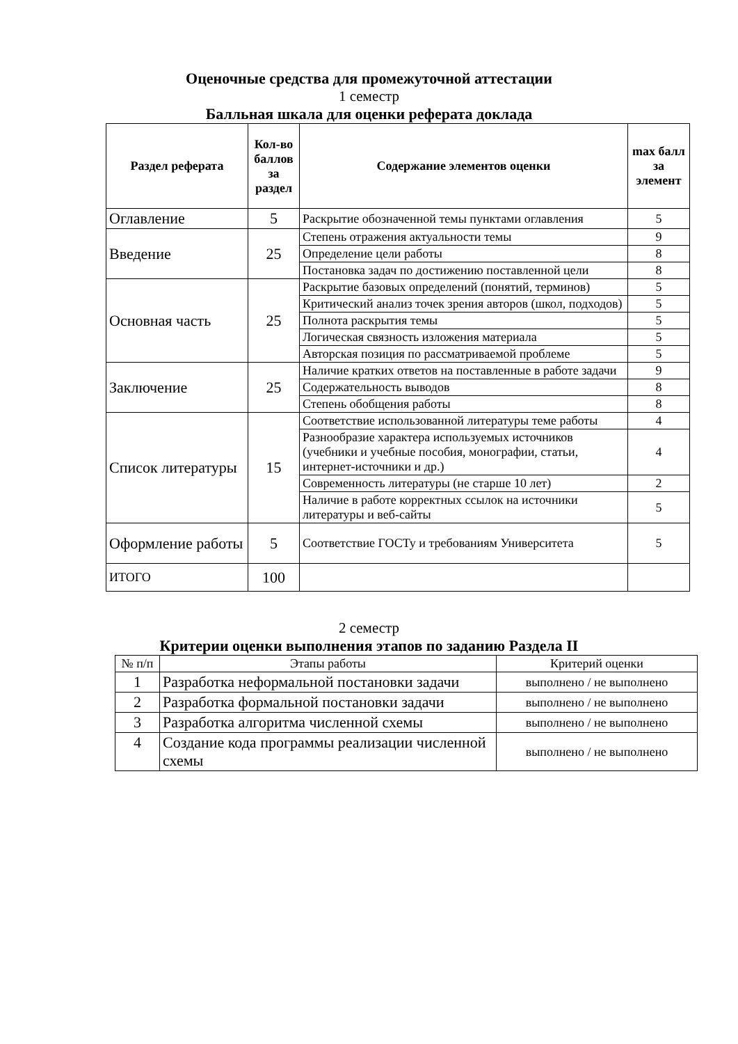Оценочные средства для промежуточной аттестации
1 семестр
Балльная шкала для оценки реферата доклада
| Раздел реферата | Кол-во баллов за раздел | Содержание элементов оценки | max балл за элемент |
| --- | --- | --- | --- |
| Оглавление | 5 | Раскрытие обозначенной темы пунктами оглавления | 5 |
| Введение | 25 | Степень отражения актуальности темы | 9 |
| | | Определение цели работы | 8 |
| | | Постановка задач по достижению поставленной цели | 8 |
| Основная часть | 25 | Раскрытие базовых определений (понятий, терминов) | 5 |
| | | Критический анализ точек зрения авторов (школ, подходов) | 5 |
| | | Полнота раскрытия темы | 5 |
| | | Логическая связность изложения материала | 5 |
| | | Авторская позиция по рассматриваемой проблеме | 5 |
| Заключение | 25 | Наличие кратких ответов на поставленные в работе задачи | 9 |
| | | Содержательность выводов | 8 |
| | | Степень обобщения работы | 8 |
| Список литературы | 15 | Соответствие использованной литературы теме работы | 4 |
| | | Разнообразие характера используемых источников (учебники и учебные пособия, монографии, статьи, интернет-источники и др.) | 4 |
| | | Современность литературы (не старше 10 лет) | 2 |
| | | Наличие в работе корректных ссылок на источники литературы и веб-сайты | 5 |
| Оформление работы | 5 | Соответствие ГОСТу и требованиям Университета | 5 |
| ИТОГО | 100 | | |
2 семестр
Критерии оценки выполнения этапов по заданию Раздела II
| № п/п | Этапы работы | Критерий оценки |
| 1 | Разработка неформальной постановки задачи | выполнено / не выполнено |
| 2 | Разработка формальной постановки задачи | выполнено / не выполнено |
| 3 | Разработка алгоритма численной схемы | выполнено / не выполнено |
| 4 | Создание кода программы реализации численной схемы | выполнено / не выполнено |